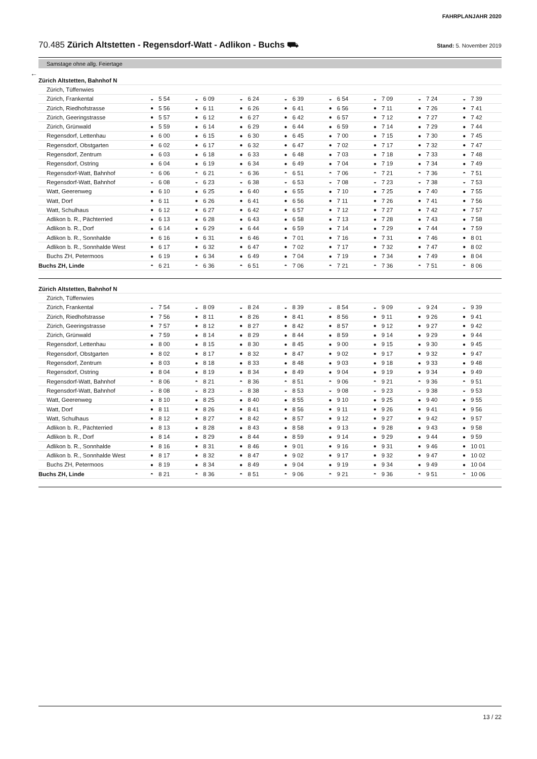FAHRPLANJAHR 2020
70.485 Zürich Altstetten - Regensdorf-Watt - Adlikon - Buchs ⛟
Stand: 5. November 2019
Samstage ohne allg. Feiertage
←
| Zürich Altstetten, Bahnhof N | | | | | | | | | | | | | | | | |
| Zürich, Tüffenwies | | | | | | | | | | | | | | | | |
| Zürich, Frankental | ◒ | 5 54 | ◒ | 6 09 | ◒ | 6 24 | ◒ | 6 39 | ◒ | 6 54 | ◒ | 7 09 | ◒ | 7 24 | ◒ | 7 39 |
| Zürich, Riedhofstrasse | ● | 5 56 | ● | 6 11 | ● | 6 26 | ● | 6 41 | ● | 6 56 | ● | 7 11 | ● | 7 26 | ● | 7 41 |
| Zürich, Geeringstrasse | ● | 5 57 | ● | 6 12 | ● | 6 27 | ● | 6 42 | ● | 6 57 | ● | 7 12 | ● | 7 27 | ● | 7 42 |
| Zürich, Grünwald | ● | 5 59 | ● | 6 14 | ● | 6 29 | ● | 6 44 | ● | 6 59 | ● | 7 14 | ● | 7 29 | ● | 7 44 |
| Regensdorf, Lettenhau | ● | 6 00 | ● | 6 15 | ● | 6 30 | ● | 6 45 | ● | 7 00 | ● | 7 15 | ● | 7 30 | ● | 7 45 |
| Regensdorf, Obstgarten | ● | 6 02 | ● | 6 17 | ● | 6 32 | ● | 6 47 | ● | 7 02 | ● | 7 17 | ● | 7 32 | ● | 7 47 |
| Regensdorf, Zentrum | ● | 6 03 | ● | 6 18 | ● | 6 33 | ● | 6 48 | ● | 7 03 | ● | 7 18 | ● | 7 33 | ● | 7 48 |
| Regensdorf, Ostring | ● | 6 04 | ● | 6 19 | ● | 6 34 | ● | 6 49 | ● | 7 04 | ● | 7 19 | ● | 7 34 | ● | 7 49 |
| Regensdorf-Watt, Bahnhof | ◓ | 6 06 | ◓ | 6 21 | ◓ | 6 36 | ◓ | 6 51 | ◓ | 7 06 | ◓ | 7 21 | ◓ | 7 36 | ◓ | 7 51 |
| Regensdorf-Watt, Bahnhof | ◒ | 6 08 | ◒ | 6 23 | ◒ | 6 38 | ◒ | 6 53 | ◒ | 7 08 | ◒ | 7 23 | ◒ | 7 38 | ◒ | 7 53 |
| Watt, Geerenweg | ● | 6 10 | ● | 6 25 | ● | 6 40 | ● | 6 55 | ● | 7 10 | ● | 7 25 | ● | 7 40 | ● | 7 55 |
| Watt, Dorf | ● | 6 11 | ● | 6 26 | ● | 6 41 | ● | 6 56 | ● | 7 11 | ● | 7 26 | ● | 7 41 | ● | 7 56 |
| Watt, Schulhaus | ● | 6 12 | ● | 6 27 | ● | 6 42 | ● | 6 57 | ● | 7 12 | ● | 7 27 | ● | 7 42 | ● | 7 57 |
| Adlikon b. R., Pächterried | ● | 6 13 | ● | 6 28 | ● | 6 43 | ● | 6 58 | ● | 7 13 | ● | 7 28 | ● | 7 43 | ● | 7 58 |
| Adlikon b. R., Dorf | ● | 6 14 | ● | 6 29 | ● | 6 44 | ● | 6 59 | ● | 7 14 | ● | 7 29 | ● | 7 44 | ● | 7 59 |
| Adlikon b. R., Sonnhalde | ● | 6 16 | ● | 6 31 | ● | 6 46 | ● | 7 01 | ● | 7 16 | ● | 7 31 | ● | 7 46 | ● | 8 01 |
| Adlikon b. R., Sonnhalde West | ● | 6 17 | ● | 6 32 | ● | 6 47 | ● | 7 02 | ● | 7 17 | ● | 7 32 | ● | 7 47 | ● | 8 02 |
| Buchs ZH, Petermoos | ● | 6 19 | ● | 6 34 | ● | 6 49 | ● | 7 04 | ● | 7 19 | ● | 7 34 | ● | 7 49 | ● | 8 04 |
| Buchs ZH, Linde | ◓ | 6 21 | ◓ | 6 36 | ◓ | 6 51 | ◓ | 7 06 | ◓ | 7 21 | ◓ | 7 36 | ◓ | 7 51 | ◓ | 8 06 |
| Zürich Altstetten, Bahnhof N | | | | | | | | | | | | | | | | |
| Zürich, Tüffenwies | | | | | | | | | | | | | | | | |
| Zürich, Frankental | ◒ | 7 54 | ◒ | 8 09 | ◒ | 8 24 | ◒ | 8 39 | ◒ | 8 54 | ◒ | 9 09 | ◒ | 9 24 | ◒ | 9 39 |
| Zürich, Riedhofstrasse | ● | 7 56 | ● | 8 11 | ● | 8 26 | ● | 8 41 | ● | 8 56 | ● | 9 11 | ● | 9 26 | ● | 9 41 |
| Zürich, Geeringstrasse | ● | 7 57 | ● | 8 12 | ● | 8 27 | ● | 8 42 | ● | 8 57 | ● | 9 12 | ● | 9 27 | ● | 9 42 |
| Zürich, Grünwald | ● | 7 59 | ● | 8 14 | ● | 8 29 | ● | 8 44 | ● | 8 59 | ● | 9 14 | ● | 9 29 | ● | 9 44 |
| Regensdorf, Lettenhau | ● | 8 00 | ● | 8 15 | ● | 8 30 | ● | 8 45 | ● | 9 00 | ● | 9 15 | ● | 9 30 | ● | 9 45 |
| Regensdorf, Obstgarten | ● | 8 02 | ● | 8 17 | ● | 8 32 | ● | 8 47 | ● | 9 02 | ● | 9 17 | ● | 9 32 | ● | 9 47 |
| Regensdorf, Zentrum | ● | 8 03 | ● | 8 18 | ● | 8 33 | ● | 8 48 | ● | 9 03 | ● | 9 18 | ● | 9 33 | ● | 9 48 |
| Regensdorf, Ostring | ● | 8 04 | ● | 8 19 | ● | 8 34 | ● | 8 49 | ● | 9 04 | ● | 9 19 | ● | 9 34 | ● | 9 49 |
| Regensdorf-Watt, Bahnhof | ◓ | 8 06 | ◓ | 8 21 | ◓ | 8 36 | ◓ | 8 51 | ◓ | 9 06 | ◓ | 9 21 | ◓ | 9 36 | ◓ | 9 51 |
| Regensdorf-Watt, Bahnhof | ◒ | 8 08 | ◒ | 8 23 | ◒ | 8 38 | ◒ | 8 53 | ◒ | 9 08 | ◒ | 9 23 | ◒ | 9 38 | ◒ | 9 53 |
| Watt, Geerenweg | ● | 8 10 | ● | 8 25 | ● | 8 40 | ● | 8 55 | ● | 9 10 | ● | 9 25 | ● | 9 40 | ● | 9 55 |
| Watt, Dorf | ● | 8 11 | ● | 8 26 | ● | 8 41 | ● | 8 56 | ● | 9 11 | ● | 9 26 | ● | 9 41 | ● | 9 56 |
| Watt, Schulhaus | ● | 8 12 | ● | 8 27 | ● | 8 42 | ● | 8 57 | ● | 9 12 | ● | 9 27 | ● | 9 42 | ● | 9 57 |
| Adlikon b. R., Pächterried | ● | 8 13 | ● | 8 28 | ● | 8 43 | ● | 8 58 | ● | 9 13 | ● | 9 28 | ● | 9 43 | ● | 9 58 |
| Adlikon b. R., Dorf | ● | 8 14 | ● | 8 29 | ● | 8 44 | ● | 8 59 | ● | 9 14 | ● | 9 29 | ● | 9 44 | ● | 9 59 |
| Adlikon b. R., Sonnhalde | ● | 8 16 | ● | 8 31 | ● | 8 46 | ● | 9 01 | ● | 9 16 | ● | 9 31 | ● | 9 46 | ● | 10 01 |
| Adlikon b. R., Sonnhalde West | ● | 8 17 | ● | 8 32 | ● | 8 47 | ● | 9 02 | ● | 9 17 | ● | 9 32 | ● | 9 47 | ● | 10 02 |
| Buchs ZH, Petermoos | ● | 8 19 | ● | 8 34 | ● | 8 49 | ● | 9 04 | ● | 9 19 | ● | 9 34 | ● | 9 49 | ● | 10 04 |
| Buchs ZH, Linde | ◓ | 8 21 | ◓ | 8 36 | ◓ | 8 51 | ◓ | 9 06 | ◓ | 9 21 | ◓ | 9 36 | ◓ | 9 51 | ◓ | 10 06 |
13 / 22